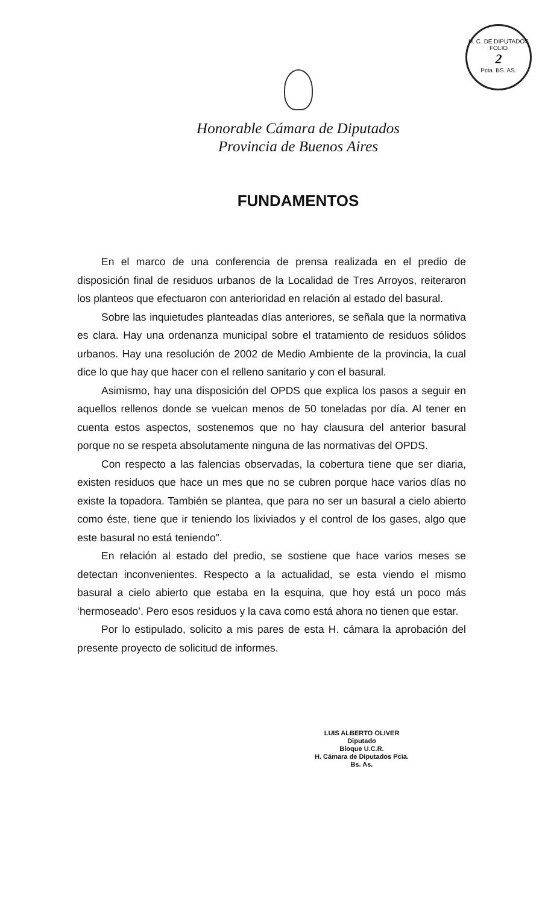H. C. DE DIPUTADOS
FOLIO
2
Pcia. BS. AS.
Honorable Cámara de Diputados
Provincia de Buenos Aires
FUNDAMENTOS
En el marco de una conferencia de prensa realizada en el predio de disposición final de residuos urbanos de la Localidad de Tres Arroyos, reiteraron los planteos que efectuaron con anterioridad en relación al estado del basural.
Sobre las inquietudes planteadas días anteriores, se señala que la normativa es clara. Hay una ordenanza municipal sobre el tratamiento de residuos sólidos urbanos. Hay una resolución de 2002 de Medio Ambiente de la provincia, la cual dice lo que hay que hacer con el relleno sanitario y con el basural.
Asimismo, hay una disposición del OPDS que explica los pasos a seguir en aquellos rellenos donde se vuelcan menos de 50 toneladas por día. Al tener en cuenta estos aspectos, sostenemos que no hay clausura del anterior basural porque no se respeta absolutamente ninguna de las normativas del OPDS.
Con respecto a las falencias observadas, la cobertura tiene que ser diaria, existen residuos que hace un mes que no se cubren porque hace varios días no existe la topadora. También se plantea, que para no ser un basural a cielo abierto como éste, tiene que ir teniendo los lixiviados y el control de los gases, algo que este basural no está teniendo".
En relación al estado del predio, se sostiene que hace varios meses se detectan inconvenientes. Respecto a la actualidad, se esta viendo el mismo basural a cielo abierto que estaba en la esquina, que hoy está un poco más ‘hermoseado’. Pero esos residuos y la cava como está ahora no tienen que estar.
Por lo estipulado, solicito a mis pares de esta H. cámara la aprobación del presente proyecto de solicitud de informes.
LUIS ALBERTO OLIVER
Diputado
Bloque U.C.R.
H. Cámara de Diputados Pcia. Bs. As.